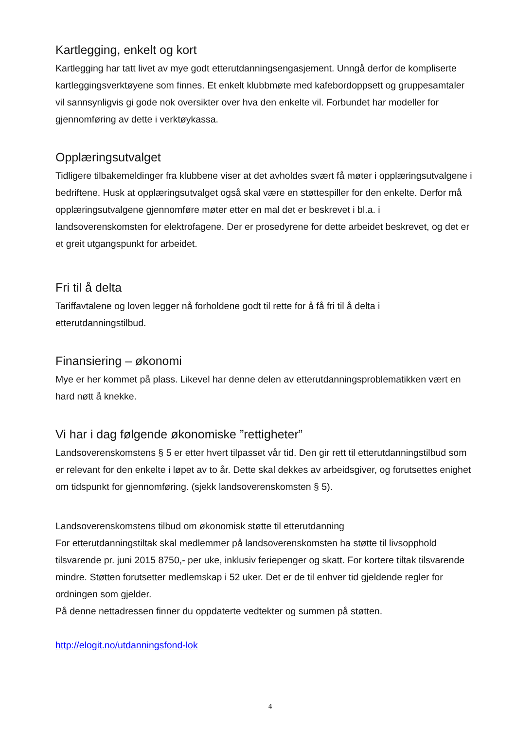Kartlegging, enkelt og kort
Kartlegging har tatt livet av mye godt etterutdanningsengasjement. Unngå derfor de kompliserte kartleggingsverktøyene som finnes. Et enkelt klubbmøte med kafebordoppsett og gruppesamtaler vil sannsynligvis gi gode nok oversikter over hva den enkelte vil. Forbundet har modeller for gjennomføring av dette i verktøykassa.
Opplæringsutvalget
Tidligere tilbakemeldinger fra klubbene viser at det avholdes svært få møter i opplæringsutvalgene i bedriftene. Husk at opplæringsutvalget også skal være en støttespiller for den enkelte. Derfor må opplæringsutvalgene gjennomføre møter etter en mal det er beskrevet i bl.a. i landsoverenskomsten for elektrofagene. Der er prosedyrene for dette arbeidet beskrevet, og det er et greit utgangspunkt for arbeidet.
Fri til å delta
Tariffavtalene og loven legger nå forholdene godt til rette for å få fri til å delta i etterutdanningstilbud.
Finansiering – økonomi
Mye er her kommet på plass. Likevel har denne delen av etterutdanningsproblematikken vært en hard nøtt å knekke.
Vi har i dag følgende økonomiske ”rettigheter”
Landsoverenskomstens § 5 er etter hvert tilpasset vår tid. Den gir rett til etterutdanningstilbud som er relevant for den enkelte i løpet av to år. Dette skal dekkes av arbeidsgiver, og forutsettes enighet om tidspunkt for gjennomføring. (sjekk landsoverenskomsten § 5).
Landsoverenskomstens tilbud om økonomisk støtte til etterutdanning
For etterutdanningstiltak skal medlemmer på landsoverenskomsten ha støtte til livsopphold tilsvarende pr. juni 2015 8750,- per uke, inklusiv feriepenger og skatt. For kortere tiltak tilsvarende mindre. Støtten forutsetter medlemskap i 52 uker. Det er de til enhver tid gjeldende regler for ordningen som gjelder.
På denne nettadressen finner du oppdaterte vedtekter og summen på støtten.
http://elogit.no/utdanningsfond-lok
4